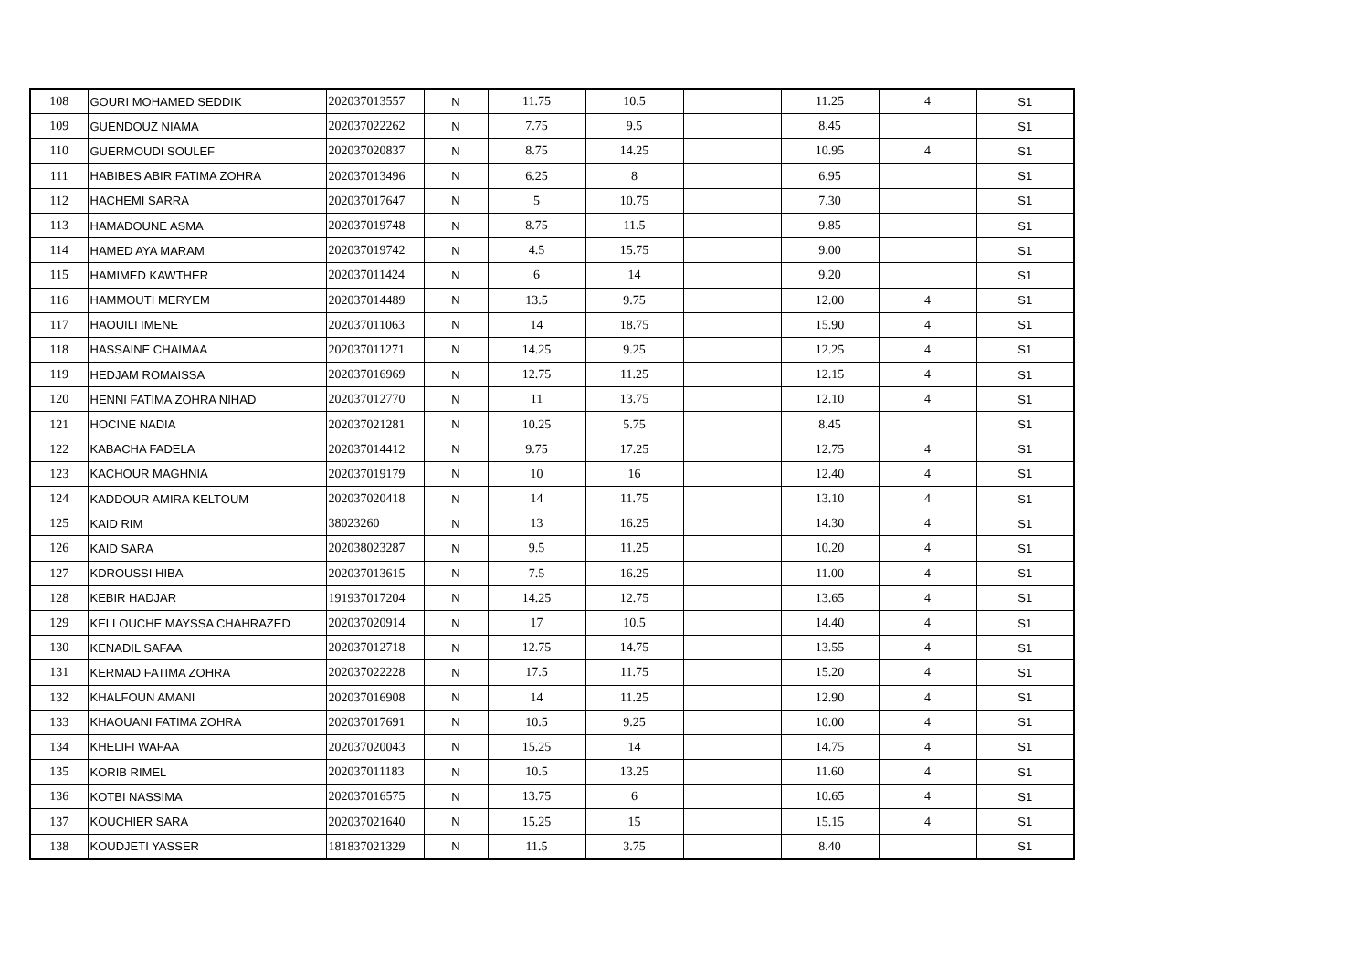| 108 | GOURI MOHAMED SEDDIK | 202037013557 | N | 11.75 | 10.5 | | 11.25 | 4 | S1 |
| 109 | GUENDOUZ NIAMA | 202037022262 | N | 7.75 | 9.5 | | 8.45 | | S1 |
| 110 | GUERMOUDI SOULEF | 202037020837 | N | 8.75 | 14.25 | | 10.95 | 4 | S1 |
| 111 | HABIBES ABIR FATIMA ZOHRA | 202037013496 | N | 6.25 | 8 | | 6.95 | | S1 |
| 112 | HACHEMI SARRA | 202037017647 | N | 5 | 10.75 | | 7.30 | | S1 |
| 113 | HAMADOUNE ASMA | 202037019748 | N | 8.75 | 11.5 | | 9.85 | | S1 |
| 114 | HAMED AYA MARAM | 202037019742 | N | 4.5 | 15.75 | | 9.00 | | S1 |
| 115 | HAMIMED KAWTHER | 202037011424 | N | 6 | 14 | | 9.20 | | S1 |
| 116 | HAMMOUTI MERYEM | 202037014489 | N | 13.5 | 9.75 | | 12.00 | 4 | S1 |
| 117 | HAOUILI IMENE | 202037011063 | N | 14 | 18.75 | | 15.90 | 4 | S1 |
| 118 | HASSAINE CHAIMAA | 202037011271 | N | 14.25 | 9.25 | | 12.25 | 4 | S1 |
| 119 | HEDJAM ROMAISSA | 202037016969 | N | 12.75 | 11.25 | | 12.15 | 4 | S1 |
| 120 | HENNI FATIMA ZOHRA NIHAD | 202037012770 | N | 11 | 13.75 | | 12.10 | 4 | S1 |
| 121 | HOCINE NADIA | 202037021281 | N | 10.25 | 5.75 | | 8.45 | | S1 |
| 122 | KABACHA FADELA | 202037014412 | N | 9.75 | 17.25 | | 12.75 | 4 | S1 |
| 123 | KACHOUR MAGHNIA | 202037019179 | N | 10 | 16 | | 12.40 | 4 | S1 |
| 124 | KADDOUR AMIRA KELTOUM | 202037020418 | N | 14 | 11.75 | | 13.10 | 4 | S1 |
| 125 | KAID RIM | 38023260 | N | 13 | 16.25 | | 14.30 | 4 | S1 |
| 126 | KAID SARA | 202038023287 | N | 9.5 | 11.25 | | 10.20 | 4 | S1 |
| 127 | KDROUSSI HIBA | 202037013615 | N | 7.5 | 16.25 | | 11.00 | 4 | S1 |
| 128 | KEBIR HADJAR | 191937017204 | N | 14.25 | 12.75 | | 13.65 | 4 | S1 |
| 129 | KELLOUCHE MAYSSA CHAHRAZED | 202037020914 | N | 17 | 10.5 | | 14.40 | 4 | S1 |
| 130 | KENADIL SAFAA | 202037012718 | N | 12.75 | 14.75 | | 13.55 | 4 | S1 |
| 131 | KERMAD FATIMA ZOHRA | 202037022228 | N | 17.5 | 11.75 | | 15.20 | 4 | S1 |
| 132 | KHALFOUN AMANI | 202037016908 | N | 14 | 11.25 | | 12.90 | 4 | S1 |
| 133 | KHAOUANI FATIMA ZOHRA | 202037017691 | N | 10.5 | 9.25 | | 10.00 | 4 | S1 |
| 134 | KHELIFI WAFAA | 202037020043 | N | 15.25 | 14 | | 14.75 | 4 | S1 |
| 135 | KORIB RIMEL | 202037011183 | N | 10.5 | 13.25 | | 11.60 | 4 | S1 |
| 136 | KOTBI NASSIMA | 202037016575 | N | 13.75 | 6 | | 10.65 | 4 | S1 |
| 137 | KOUCHIER SARA | 202037021640 | N | 15.25 | 15 | | 15.15 | 4 | S1 |
| 138 | KOUDJETI YASSER | 181837021329 | N | 11.5 | 3.75 | | 8.40 | | S1 |